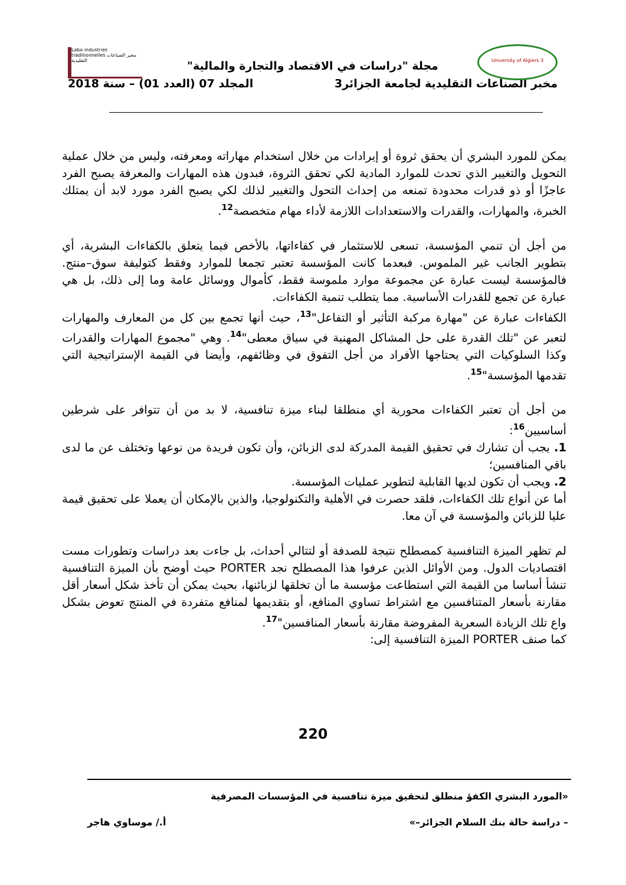Labo industries traditionnelles مخبر الصناعات التقليدية
University of Algiers 3
مجلة "دراسات في الاقتصاد والتجارة والمالية"
مخبر الصناعات التقليدية لجامعة الجزائر3 المجلد 07 (العدد 01) – سنة 2018
يمكن للمورد البشري أن يحقق ثروة أو إيرادات من خلال استخدام مهاراته ومعرفته، وليس من خلال عملية التحويل والتغيير الذي تحدث للموارد المادية لكي تحقق الثروة، فبدون هذه المهارات والمعرفة يصبح الفرد عاجزًا أو ذو قدرات محدودة تمنعه من إحداث التحول والتغيير لذلك لكي يصبح الفرد مورد لابد أن يمتلك الخبرة، والمهارات، والقدرات والاستعدادات اللازمة لأداء مهام متخصصة<sup>12</sup>.
من أجل أن تنمي المؤسسة، تسعى للاستثمار في كفاءاتها، بالأخص فيما يتعلق بالكفاءات البشرية، أي بتطوير الجانب غير الملموس. فبعدما كانت المؤسسة تعتبر تجمعا للموارد وفقط كتوليفة سوق–منتج. فالمؤسسة ليست عبارة عن مجموعة موارد ملموسة فقط، كأموال ووسائل عامة وما إلى ذلك، بل هي عبارة عن تجمع للقدرات الأساسية. مما يتطلب تنمية الكفاءات.
الكفاءات عبارة عن "مهارة مركبة التأثير أو التفاعل"<sup>13</sup>، حيث أنها تجمع بين كل من المعارف والمهارات لتعبر عن "تلك القدرة على حل المشاكل المهنية في سياق معطى"<sup>14</sup>. وهي "مجموع المهارات والقدرات وكذا السلوكيات التي يحتاجها الأفراد من أجل التفوق في وظائفهم، وأيضا في القيمة الإستراتيجية التي تقدمها المؤسسة"<sup>15</sup>.
من أجل أن تعتبر الكفاءات محورية أي منطلقا لبناء ميزة تنافسية، لا بد من أن تتوافر على شرطين أساسيين<sup>16</sup>:
1. يجب أن تشارك في تحقيق القيمة المدركة لدى الزبائن، وأن تكون فريدة من نوعها وتختلف عن ما لدى باقي المنافسين؛
2. ويجب أن تكون لديها القابلية لتطوير عمليات المؤسسة.
أما عن أنواع تلك الكفاءات، فلقد حصرت في الأهلية والتكنولوجيا، والذين بالإمكان أن يعملا على تحقيق قيمة عليا للزبائن والمؤسسة في آن معا.
لم تظهر الميزة التنافسية كمصطلح نتيجة للصدفة أو لتتالي أحداث، بل جاءت بعد دراسات وتطورات مست اقتصاديات الدول. ومن الأوائل الذين عرفوا هذا المصطلح نجد PORTER حيث أوضح بأن الميزة التنافسية تنشأ أساسا من القيمة التي استطاعت مؤسسة ما أن تخلقها لزبائنها، بحيث يمكن أن تأخذ شكل أسعار أقل مقارنة بأسعار المتنافسين مع اشتراط تساوي المنافع، أو بتقديمها لمنافع متفردة في المنتج تعوض بشكل واع تلك الزيادة السعرية المفروضة مقارنة بأسعار المنافسين"<sup>17</sup>.
كما صنف PORTER الميزة التنافسية إلى:
220
«المورد البشري الكفؤ منطلق لتحقيق ميزة تنافسية في المؤسسات المصرفية
– دراسة حالة بنك السلام الجزائر–» أ./ موساوي هاجر